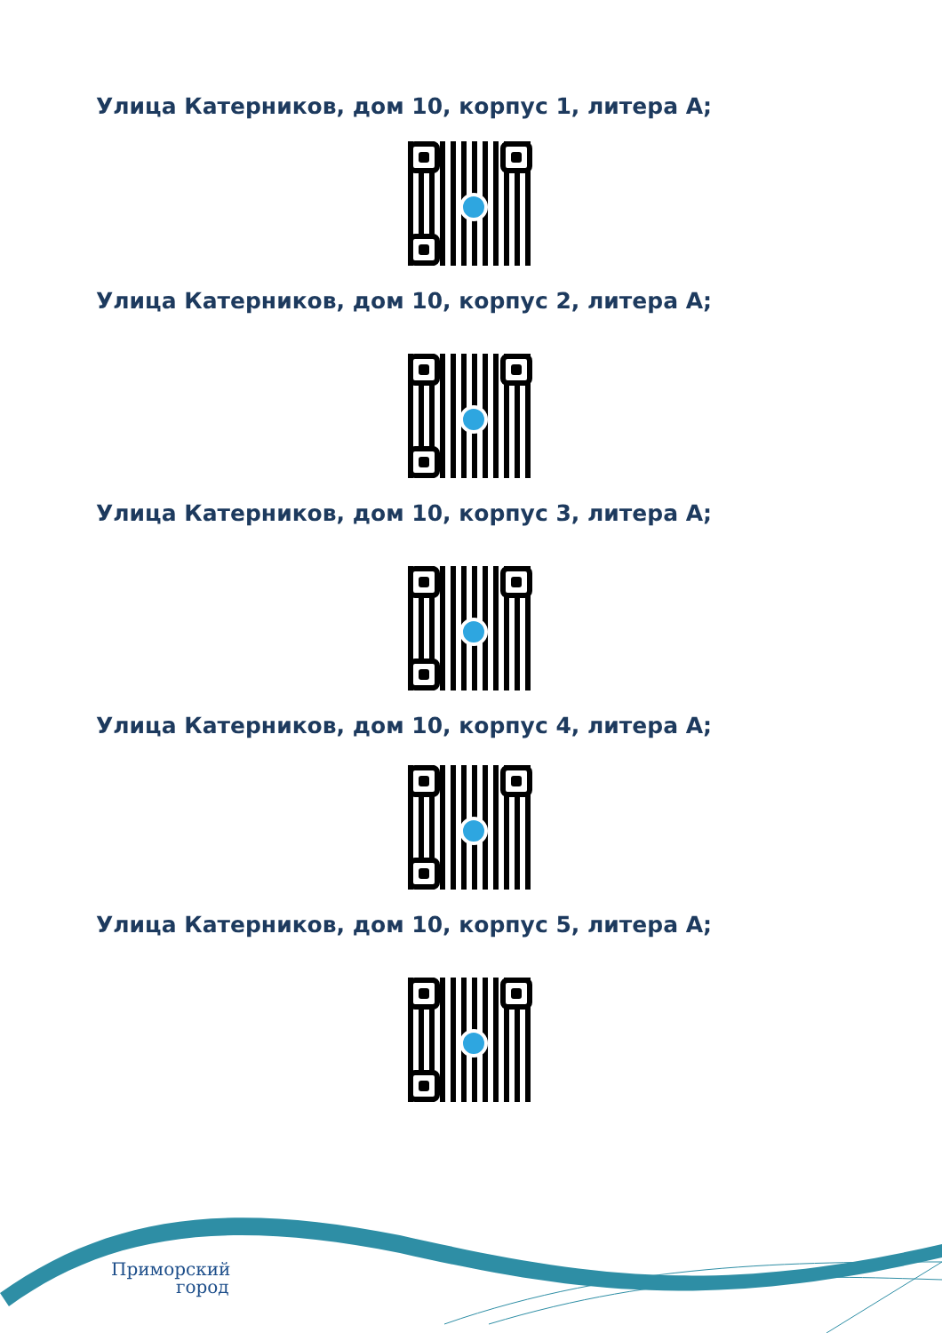Улица Катерников, дом 10, корпус 1, литера А;
Улица Катерников, дом 10, корпус 2, литера А;
Улица Катерников, дом 10, корпус 3, литера А;
Улица Катерников, дом 10, корпус 4, литера А;
Улица Катерников, дом 10, корпус 5, литера А;
Приморский
город